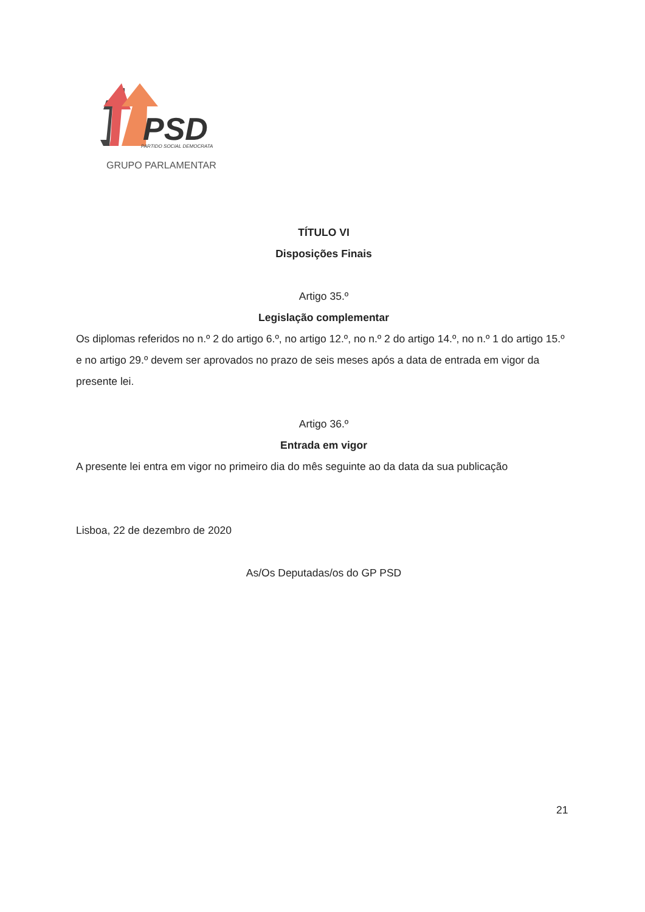PSD
PARTIDO SOCIAL DEMOCRATA
GRUPO PARLAMENTAR
TÍTULO VI
Disposições Finais
Artigo 35.º
Legislação complementar
Os diplomas referidos no n.º 2 do artigo 6.º, no artigo 12.º, no n.º 2 do artigo 14.º, no n.º 1 do artigo 15.º e no artigo 29.º devem ser aprovados no prazo de seis meses após a data de entrada em vigor da presente lei.
Artigo 36.º
Entrada em vigor
A presente lei entra em vigor no primeiro dia do mês seguinte ao da data da sua publicação
Lisboa, 22 de dezembro de 2020
As/Os Deputadas/os do GP PSD
21